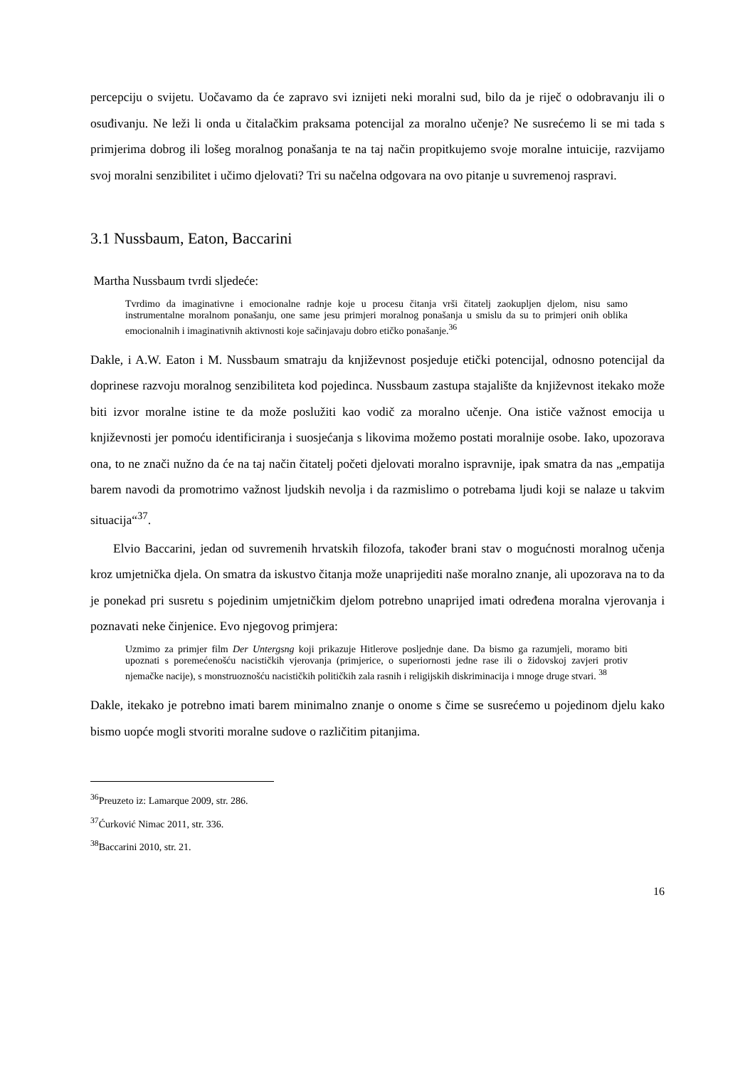percepciju o svijetu. Uočavamo da će zapravo svi iznijeti neki moralni sud, bilo da je riječ o odobravanju ili o osuđivanju. Ne leži li onda u čitalačkim praksama potencijal za moralno učenje? Ne susrećemo li se mi tada s primjerima dobrog ili lošeg moralnog ponašanja te na taj način propitkujemo svoje moralne intuicije, razvijamo svoj moralni senzibilitet i učimo djelovati? Tri su načelna odgovara na ovo pitanje u suvremenoj raspravi.
3.1 Nussbaum, Eaton, Baccarini
Martha Nussbaum tvrdi sljedeće:
Tvrdimo da imaginativne i emocionalne radnje koje u procesu čitanja vrši čitatelj zaokupljen djelom, nisu samo instrumentalne moralnom ponašanju, one same jesu primjeri moralnog ponašanja u smislu da su to primjeri onih oblika emocionalnih i imaginativnih aktivnosti koje sačinjavaju dobro etičko ponašanje.<sup>36</sup>
Dakle, i A.W. Eaton i M. Nussbaum smatraju da književnost posjeduje etički potencijal, odnosno potencijal da doprinese razvoju moralnog senzibiliteta kod pojedinca. Nussbaum zastupa stajalište da književnost itekako može biti izvor moralne istine te da može poslužiti kao vodič za moralno učenje. Ona ističe važnost emocija u književnosti jer pomoću identificiranja i suosjećanja s likovima možemo postati moralnije osobe. Iako, upozorava ona, to ne znači nužno da će na taj način čitatelj početi djelovati moralno ispravnije, ipak smatra da nas „empatija barem navodi da promotrimo važnost ljudskih nevolja i da razmislimo o potrebama ljudi koji se nalaze u takvim situacija“<sup>37</sup>.
Elvio Baccarini, jedan od suvremenih hrvatskih filozofa, također brani stav o mogućnosti moralnog učenja kroz umjetnička djela. On smatra da iskustvo čitanja može unaprijediti naše moralno znanje, ali upozorava na to da je ponekad pri susretu s pojedinim umjetničkim djelom potrebno unaprijed imati određena moralna vjerovanja i poznavati neke činjenice. Evo njegovog primjera:
Uzmimo za primjer film Der Untergsng koji prikazuje Hitlerove posljednje dane. Da bismo ga razumjeli, moramo biti upoznati s poremećenošću nacističkih vjerovanja (primjerice, o superiornosti jedne rase ili o židovskoj zavjeri protiv njemačke nacije), s monstruoznošću nacističkih političkih zala rasnih i religijskih diskriminacija i mnoge druge stvari. <sup>38</sup>
Dakle, itekako je potrebno imati barem minimalno znanje o onome s čime se susrećemo u pojedinom djelu kako bismo uopće mogli stvoriti moralne sudove o različitim pitanjima.
<sup>36</sup> Preuzeto iz: Lamarque 2009, str. 286.
<sup>37</sup> Ćurković Nimac 2011, str. 336.
<sup>38</sup> Baccarini 2010, str. 21.
16